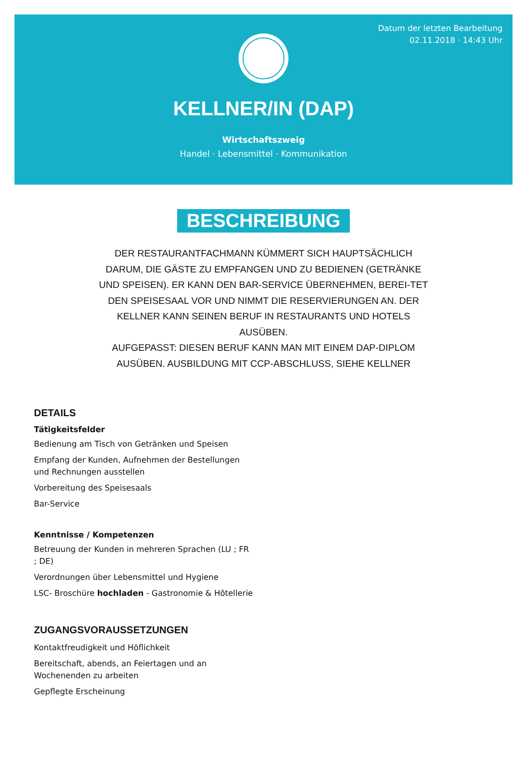Datum der letzten Bearbeitung
02.11.2018 · 14:43 Uhr
KELLNER/IN (DAP)
Wirtschaftszweig
Handel · Lebensmittel · Kommunikation
BESCHREIBUNG
DER RESTAURANTFACHMANN KÜMMERT SICH HAUPTSÄCHLICH DARUM, DIE GÄSTE ZU EMPFANGEN UND ZU BEDIENEN (GETRÄNKE UND SPEISEN). ER KANN DEN BAR-SERVICE ÜBERNEHMEN, BEREI-TET DEN SPEISESAAL VOR UND NIMMT DIE RESERVIERUNGEN AN. DER KELLNER KANN SEINEN BERUF IN RESTAURANTS UND HOTELS AUSÜBEN.
AUFGEPASST: DIESEN BERUF KANN MAN MIT EINEM DAP-DIPLOM AUSÜBEN. AUSBILDUNG MIT CCP-ABSCHLUSS, SIEHE KELLNER
DETAILS
Tätigkeitsfelder
Bedienung am Tisch von Getränken und Speisen
Empfang der Kunden, Aufnehmen der Bestellungen und Rechnungen ausstellen
Vorbereitung des Speisesaals
Bar-Service
Kenntnisse / Kompetenzen
Betreuung der Kunden in mehreren Sprachen (LU ; FR ; DE)
Verordnungen über Lebensmittel und Hygiene
LSC- Broschüre hochladen - Gastronomie & Hôtellerie
ZUGANGSVORAUSSETZUNGEN
Kontaktfreudigkeit und Höflichkeit
Bereitschaft, abends, an Feiertagen und an Wochenenden zu arbeiten
Gepflegte Erscheinung